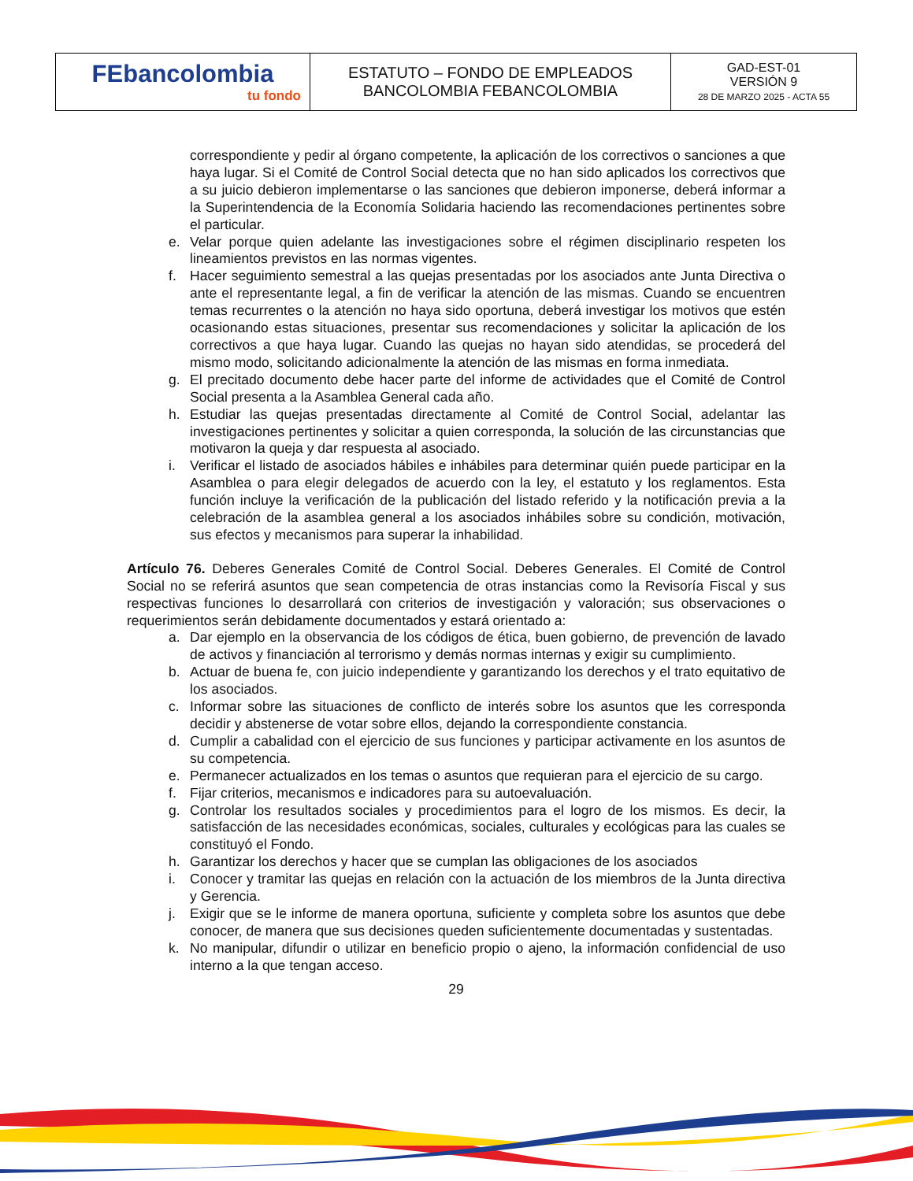| FEbancolombia tu fondo | ESTATUTO – FONDO DE EMPLEADOS BANCOLOMBIA FEBANCOLOMBIA | GAD-EST-01 VERSIÓN 9 28 DE MARZO 2025 - ACTA 55 |
correspondiente y pedir al órgano competente, la aplicación de los correctivos o sanciones a que haya lugar. Si el Comité de Control Social detecta que no han sido aplicados los correctivos que a su juicio debieron implementarse o las sanciones que debieron imponerse, deberá informar a la Superintendencia de la Economía Solidaria haciendo las recomendaciones pertinentes sobre el particular.
e. Velar porque quien adelante las investigaciones sobre el régimen disciplinario respeten los lineamientos previstos en las normas vigentes.
f. Hacer seguimiento semestral a las quejas presentadas por los asociados ante Junta Directiva o ante el representante legal, a fin de verificar la atención de las mismas. Cuando se encuentren temas recurrentes o la atención no haya sido oportuna, deberá investigar los motivos que estén ocasionando estas situaciones, presentar sus recomendaciones y solicitar la aplicación de los correctivos a que haya lugar. Cuando las quejas no hayan sido atendidas, se procederá del mismo modo, solicitando adicionalmente la atención de las mismas en forma inmediata.
g. El precitado documento debe hacer parte del informe de actividades que el Comité de Control Social presenta a la Asamblea General cada año.
h. Estudiar las quejas presentadas directamente al Comité de Control Social, adelantar las investigaciones pertinentes y solicitar a quien corresponda, la solución de las circunstancias que motivaron la queja y dar respuesta al asociado.
i. Verificar el listado de asociados hábiles e inhábiles para determinar quién puede participar en la Asamblea o para elegir delegados de acuerdo con la ley, el estatuto y los reglamentos. Esta función incluye la verificación de la publicación del listado referido y la notificación previa a la celebración de la asamblea general a los asociados inhábiles sobre su condición, motivación, sus efectos y mecanismos para superar la inhabilidad.
Artículo 76. Deberes Generales Comité de Control Social. Deberes Generales. El Comité de Control Social no se referirá asuntos que sean competencia de otras instancias como la Revisoría Fiscal y sus respectivas funciones lo desarrollará con criterios de investigación y valoración; sus observaciones o requerimientos serán debidamente documentados y estará orientado a:
a. Dar ejemplo en la observancia de los códigos de ética, buen gobierno, de prevención de lavado de activos y financiación al terrorismo y demás normas internas y exigir su cumplimiento.
b. Actuar de buena fe, con juicio independiente y garantizando los derechos y el trato equitativo de los asociados.
c. Informar sobre las situaciones de conflicto de interés sobre los asuntos que les corresponda decidir y abstenerse de votar sobre ellos, dejando la correspondiente constancia.
d. Cumplir a cabalidad con el ejercicio de sus funciones y participar activamente en los asuntos de su competencia.
e. Permanecer actualizados en los temas o asuntos que requieran para el ejercicio de su cargo.
f. Fijar criterios, mecanismos e indicadores para su autoevaluación.
g. Controlar los resultados sociales y procedimientos para el logro de los mismos. Es decir, la satisfacción de las necesidades económicas, sociales, culturales y ecológicas para las cuales se constituyó el Fondo.
h. Garantizar los derechos y hacer que se cumplan las obligaciones de los asociados
i. Conocer y tramitar las quejas en relación con la actuación de los miembros de la Junta directiva y Gerencia.
j. Exigir que se le informe de manera oportuna, suficiente y completa sobre los asuntos que debe conocer, de manera que sus decisiones queden suficientemente documentadas y sustentadas.
k. No manipular, difundir o utilizar en beneficio propio o ajeno, la información confidencial de uso interno a la que tengan acceso.
29